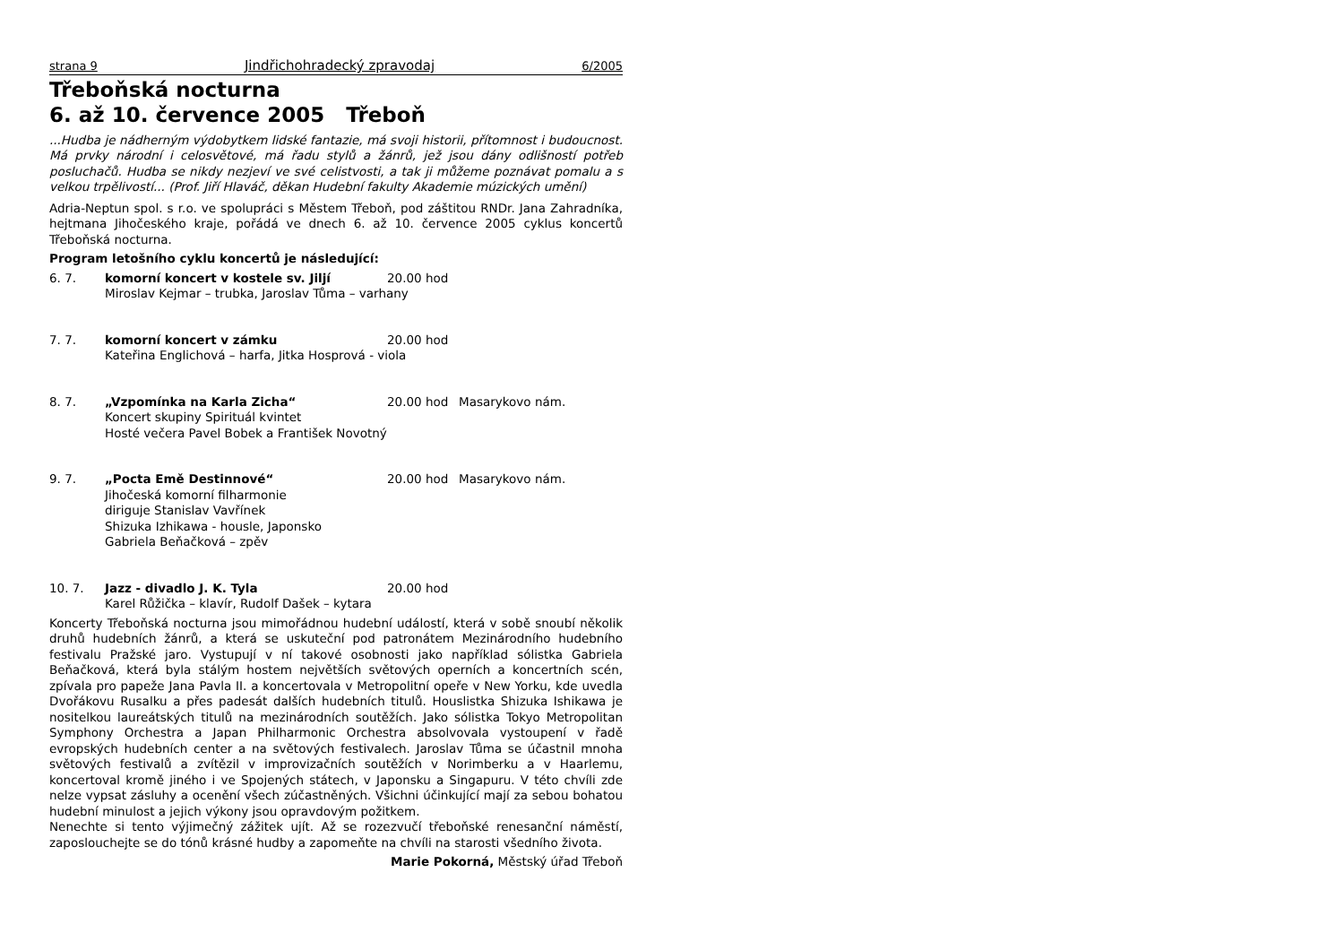strana 9 Jindřichohradecký zpravodaj 6/2005
Třeboňská nocturna
6. až 10. července 2005 Třeboň
...Hudba je nádherným výdobytkem lidské fantazie, má svoji historii, přítomnost i budoucnost. Má prvky národní i celosvětové, má řadu stylů a žánrů, jež jsou dány odlišností potřeb posluchačů. Hudba se nikdy nezjeví ve své celistvosti, a tak ji můžeme poznávat pomalu a s velkou trpělivostí... (Prof. Jiří Hlaváč, děkan Hudební fakulty Akademie múzických umění)
Adria-Neptun spol. s r.o. ve spolupráci s Městem Třeboň, pod záštitou RNDr. Jana Zahradníka, hejtmana Jihočeského kraje, pořádá ve dnech 6. až 10. července 2005 cyklus koncertů Třeboňská nocturna.
Program letošního cyklu koncertů je následující:
6. 7. komorní koncert v kostele sv. Jiljí 20.00 hod Miroslav Kejmar – trubka, Jaroslav Tůma – varhany
7. 7. komorní koncert v zámku 20.00 hod Kateřina Englichová – harfa, Jitka Hosprová - viola
8. 7. „Vzpomínka na Karla Zicha“20.00 hod Masarykovo nám. Koncert skupiny Spirituál kvintet
Hosté večera Pavel Bobek a František Novotný
9. 7. „Pocta Emě Destinnové“20.00 hod Masarykovo nám. Jihočeská komorní filharmonie
diriguje Stanislav Vavřínek
Shizuka Izhikawa - housle, Japonsko
Gabriela Beňačková – zpěv
10. 7. Jazz - divadlo J. K. Tyla 20.00 hod Karel Růžička – klavír, Rudolf Dašek – kytara
Koncerty Třeboňská nocturna jsou mimořádnou hudební událostí, která v sobě snoubí několik druhů hudebních žánrů, a která se uskuteční pod patronátem Mezinárodního hudebního festivalu Pražské jaro. Vystupují v ní takové osobnosti jako například sólistka Gabriela Beňačková, která byla stálým hostem největších světových operních a koncertních scén, zpívala pro papeže Jana Pavla II. a koncertovala v Metropolitní opeře v New Yorku, kde uvedla Dvořákovu Rusalku a přes padesát dalších hudebních titulů. Houslistka Shizuka Ishikawa je nositelkou laureátských titulů na mezinárodních soutěžích. Jako sólistka Tokyo Metropolitan Symphony Orchestra a Japan Philharmonic Orchestra absolvovala vystoupení v řadě evropských hudebních center a na světových festivalech. Jaroslav Tůma se účastnil mnoha světových festivalů a zvítězil v improvizačních soutěžích v Norimberku a v Haarlemu, koncertoval kromě jiného i ve Spojených státech, v Japonsku a Singapuru. V této chvíli zde nelze vypsat zásluhy a ocenění všech zúčastněných. Všichni účinkující mají za sebou bohatou hudební minulost a jejich výkony jsou opravdovým požitkem.
Nenechte si tento výjimečný zážitek ujít. Až se rozezvučí třeboňské renesanční náměstí, zaposlouchejte se do tónů krásné hudby a zapomeňte na chvíli na starosti všedního života.
Marie Pokorná, Městský úřad Třeboň